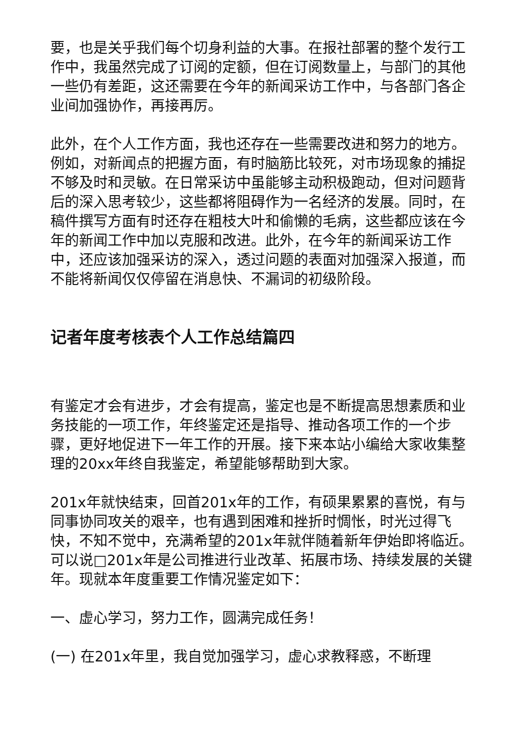要，也是关乎我们每个切身利益的大事。在报社部署的整个发行工作中，我虽然完成了订阅的定额，但在订阅数量上，与部门的其他一些仍有差距，这还需要在今年的新闻采访工作中，与各部门各企业间加强协作，再接再厉。
此外，在个人工作方面，我也还存在一些需要改进和努力的地方。例如，对新闻点的把握方面，有时脑筋比较死，对市场现象的捕捉不够及时和灵敏。在日常采访中虽能够主动积极跑动，但对问题背后的深入思考较少，这些都将阻碍作为一名经济的发展。同时，在稿件撰写方面有时还存在粗枝大叶和偷懒的毛病，这些都应该在今年的新闻工作中加以克服和改进。此外，在今年的新闻采访工作中，还应该加强采访的深入，透过问题的表面对加强深入报道，而不能将新闻仅仅停留在消息快、不漏词的初级阶段。
记者年度考核表个人工作总结篇四
有鉴定才会有进步，才会有提高，鉴定也是不断提高思想素质和业务技能的一项工作，年终鉴定还是指导、推动各项工作的一个步骤，更好地促进下一年工作的开展。接下来本站小编给大家收集整理的20xx年终自我鉴定，希望能够帮助到大家。
201x年就快结束，回首201x年的工作，有硕果累累的喜悦，有与同事协同攻关的艰辛，也有遇到困难和挫折时惆怅，时光过得飞快，不知不觉中，充满希望的201x年就伴随着新年伊始即将临近。可以说□201x年是公司推进行业改革、拓展市场、持续发展的关键年。现就本年度重要工作情况鉴定如下：
一、虚心学习，努力工作，圆满完成任务！
(一) 在201x年里，我自觉加强学习，虚心求教释惑，不断理